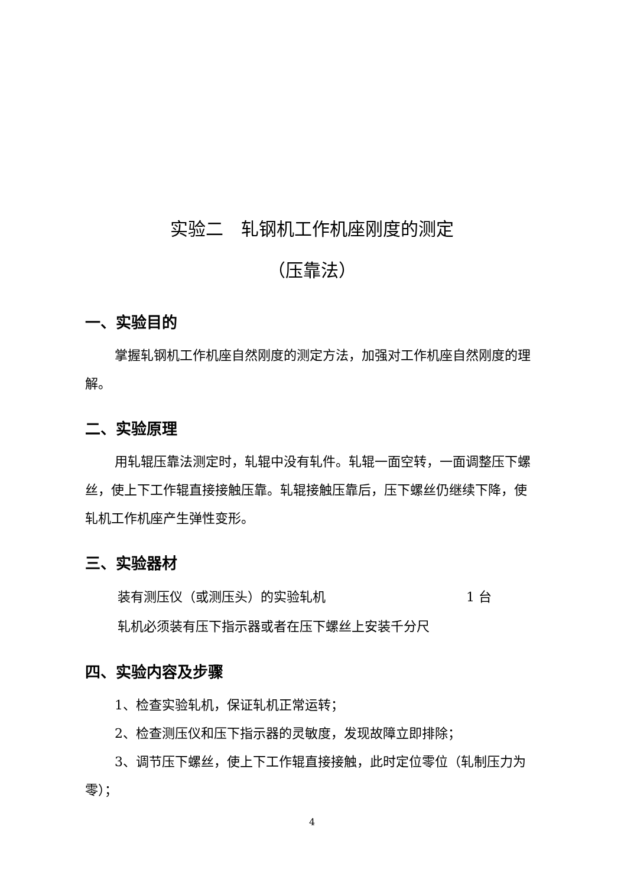实验二　轧钢机工作机座刚度的测定
（压靠法）
一、实验目的
掌握轧钢机工作机座自然刚度的测定方法，加强对工作机座自然刚度的理解。
二、实验原理
用轧辊压靠法测定时，轧辊中没有轧件。轧辊一面空转，一面调整压下螺丝，使上下工作辊直接接触压靠。轧辊接触压靠后，压下螺丝仍继续下降，使轧机工作机座产生弹性变形。
三、实验器材
装有测压仪（或测压头）的实验轧机 1 台
轧机必须装有压下指示器或者在压下螺丝上安装千分尺
四、实验内容及步骤
1、检查实验轧机，保证轧机正常运转；
2、检查测压仪和压下指示器的灵敏度，发现故障立即排除；
3、调节压下螺丝，使上下工作辊直接接触，此时定位零位（轧制压力为零）；
4